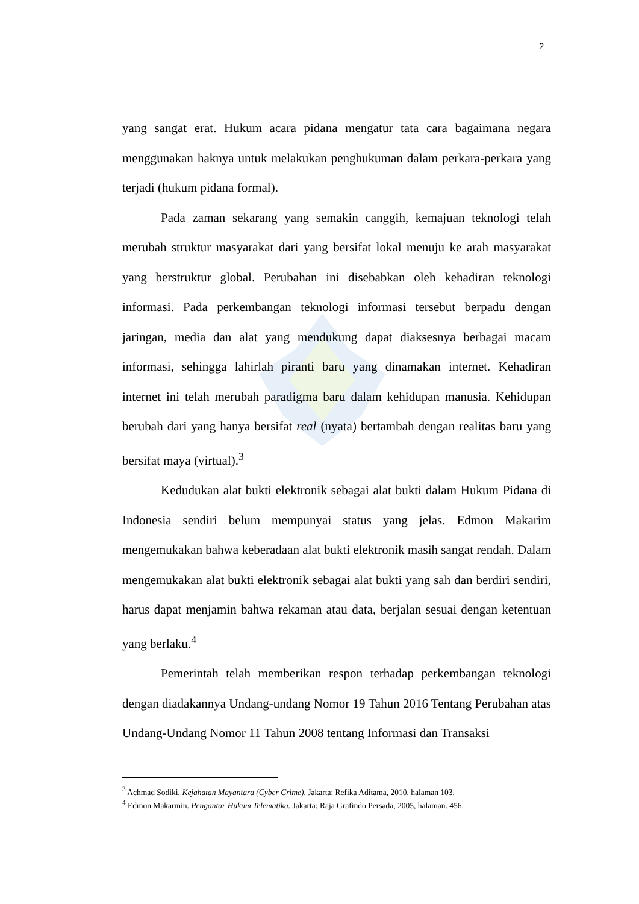2
yang sangat erat. Hukum acara pidana mengatur tata cara bagaimana negara menggunakan haknya untuk melakukan penghukuman dalam perkara-perkara yang terjadi (hukum pidana formal).
Pada zaman sekarang yang semakin canggih, kemajuan teknologi telah merubah struktur masyarakat dari yang bersifat lokal menuju ke arah masyarakat yang berstruktur global. Perubahan ini disebabkan oleh kehadiran teknologi informasi. Pada perkembangan teknologi informasi tersebut berpadu dengan jaringan, media dan alat yang mendukung dapat diaksesnya berbagai macam informasi, sehingga lahirlah piranti baru yang dinamakan internet. Kehadiran internet ini telah merubah paradigma baru dalam kehidupan manusia. Kehidupan berubah dari yang hanya bersifat real (nyata) bertambah dengan realitas baru yang bersifat maya (virtual).<sup>3</sup>
Kedudukan alat bukti elektronik sebagai alat bukti dalam Hukum Pidana di Indonesia sendiri belum mempunyai status yang jelas. Edmon Makarim mengemukakan bahwa keberadaan alat bukti elektronik masih sangat rendah. Dalam mengemukakan alat bukti elektronik sebagai alat bukti yang sah dan berdiri sendiri, harus dapat menjamin bahwa rekaman atau data, berjalan sesuai dengan ketentuan yang berlaku.<sup>4</sup>
Pemerintah telah memberikan respon terhadap perkembangan teknologi dengan diadakannya Undang-undang Nomor 19 Tahun 2016 Tentang Perubahan atas Undang-Undang Nomor 11 Tahun 2008 tentang Informasi dan Transaksi
<sup>3</sup> Achmad Sodiki. Kejahatan Mayantara (Cyber Crime). Jakarta: Refika Aditama, 2010, halaman 103.
<sup>4</sup> Edmon Makarmin. Pengantar Hukum Telematika. Jakarta: Raja Grafindo Persada, 2005, halaman. 456.